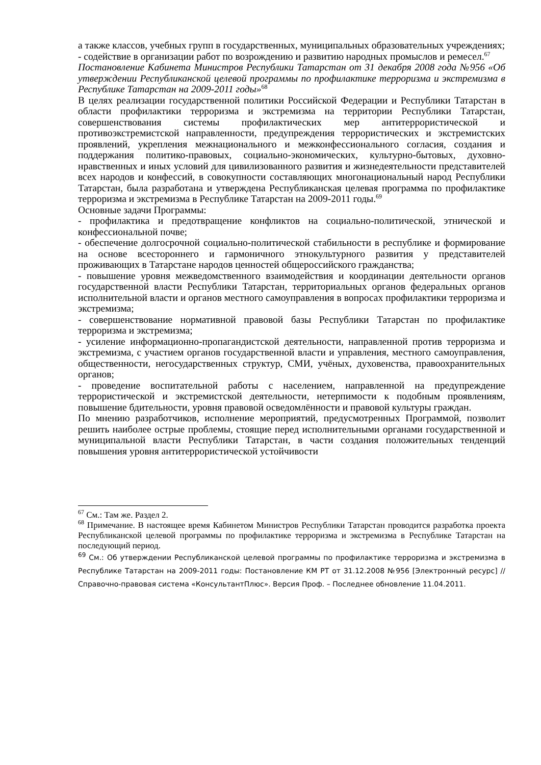а также классов, учебных групп в государственных, муниципальных образовательных учреждениях;
- содействие в организации работ по возрождению и развитию народных промыслов и ремесел.<sup>67</sup>
Постановление Кабинета Министров Республики Татарстан от 31 декабря 2008 года №956 «Об утверждении Республиканской целевой программы по профилактике терроризма и экстремизма в Республике Татарстан на 2009-2011 годы»<sup>68</sup>
В целях реализации государственной политики Российской Федерации и Республики Татарстан в области профилактики терроризма и экстремизма на территории Республики Татарстан, совершенствования системы профилактических мер антитеррористической и противоэкстремистской направленности, предупреждения террористических и экстремистских проявлений, укрепления межнационального и межконфессионального согласия, создания и поддержания политико-правовых, социально-экономических, культурно-бытовых, духовно-нравственных и иных условий для цивилизованного развития и жизнедеятельности представителей всех народов и конфессий, в совокупности составляющих многонациональный народ Республики Татарстан, была разработана и утверждена Республиканская целевая программа по профилактике терроризма и экстремизма в Республике Татарстан на 2009-2011 годы.<sup>69</sup>
Основные задачи Программы:
- профилактика и предотвращение конфликтов на социально-политической, этнической и конфессиональной почве;
- обеспечение долгосрочной социально-политической стабильности в республике и формирование на основе всестороннего и гармоничного этнокультурного развития у представителей проживающих в Татарстане народов ценностей общероссийского гражданства;
- повышение уровня межведомственного взаимодействия и координации деятельности органов государственной власти Республики Татарстан, территориальных органов федеральных органов исполнительной власти и органов местного самоуправления в вопросах профилактики терроризма и экстремизма;
- совершенствование нормативной правовой базы Республики Татарстан по профилактике терроризма и экстремизма;
- усиление информационно-пропагандистской деятельности, направленной против терроризма и экстремизма, с участием органов государственной власти и управления, местного самоуправления, общественности, негосударственных структур, СМИ, учёных, духовенства, правоохранительных органов;
- проведение воспитательной работы с населением, направленной на предупреждение террористической и экстремистской деятельности, нетерпимости к подобным проявлениям, повышение бдительности, уровня правовой осведомлённости и правовой культуры граждан.
По мнению разработчиков, исполнение мероприятий, предусмотренных Программой, позволит решить наиболее острые проблемы, стоящие перед исполнительными органами государственной и муниципальной власти Республики Татарстан, в части создания положительных тенденций повышения уровня антитеррористической устойчивости
<sup>67</sup> См.: Там же. Раздел 2.
<sup>68</sup> Примечание. В настоящее время Кабинетом Министров Республики Татарстан проводится разработка проекта Республиканской целевой программы по профилактике терроризма и экстремизма в Республике Татарстан на последующий период.
<sup>69</sup> См.: Об утверждении Республиканской целевой программы по профилактике терроризма и экстремизма в Республике Татарстан на 2009-2011 годы: Постановление КМ РТ от 31.12.2008 №956 [Электронный ресурс] // Справочно-правовая система «КонсультантПлюс». Версия Проф. – Последнее обновление 11.04.2011.